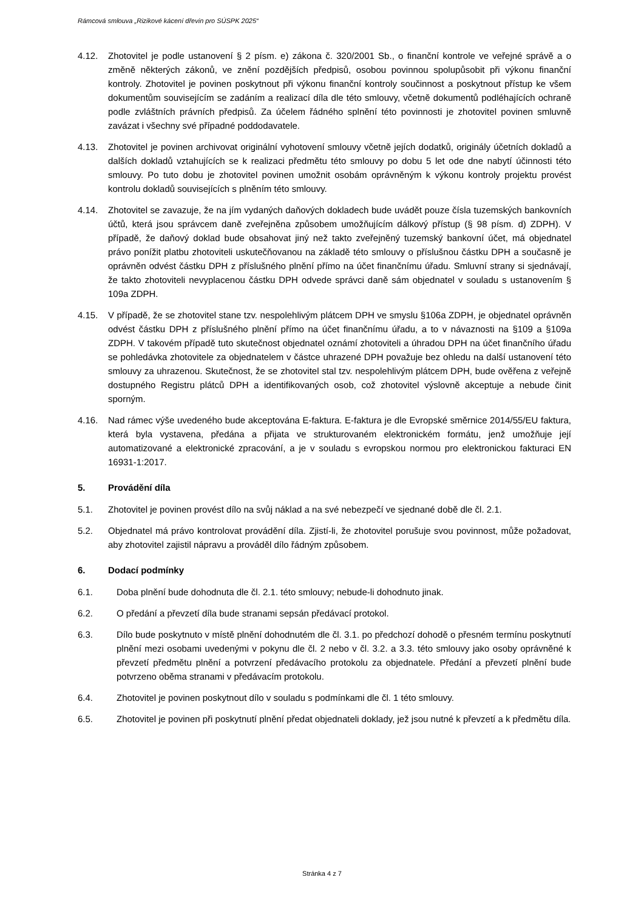Rámcová smlouva „Rizikové kácení dřevin pro SÚSPK 2025“
4.12. Zhotovitel je podle ustanovení § 2 písm. e) zákona č. 320/2001 Sb., o finanční kontrole ve veřejné správě a o změně některých zákonů, ve znění pozdějších předpisů, osobou povinnou spolupůsobit při výkonu finanční kontroly. Zhotovitel je povinen poskytnout při výkonu finanční kontroly součinnost a poskytnout přístup ke všem dokumentům souvisejícím se zadáním a realizací díla dle této smlouvy, včetně dokumentů podléhajících ochraně podle zvláštních právních předpisů. Za účelem řádného splnění této povinnosti je zhotovitel povinen smluvně zavázat i všechny své případné poddodavatele.
4.13. Zhotovitel je povinen archivovat originální vyhotovení smlouvy včetně jejích dodatků, originály účetních dokladů a dalších dokladů vztahujících se k realizaci předmětu této smlouvy po dobu 5 let ode dne nabytí účinnosti této smlouvy. Po tuto dobu je zhotovitel povinen umožnit osobám oprávněným k výkonu kontroly projektu provést kontrolu dokladů souvisejících s plněním této smlouvy.
4.14. Zhotovitel se zavazuje, že na jím vydaných daňových dokladech bude uvádět pouze čísla tuzemských bankovních účtů, která jsou správcem daně zveřejněna způsobem umožňujícím dálkový přístup (§ 98 písm. d) ZDPH). V případě, že daňový doklad bude obsahovat jiný než takto zveřejněný tuzemský bankovní účet, má objednatel právo ponížit platbu zhotoviteli uskutečňovanou na základě této smlouvy o příslušnou částku DPH a současně je oprávněn odvést částku DPH z příslušného plnění přímo na účet finančnímu úřadu. Smluvní strany si sjednávají, že takto zhotoviteli nevyplacenou částku DPH odvede správci daně sám objednatel v souladu s ustanovením § 109a ZDPH.
4.15. V případě, že se zhotovitel stane tzv. nespolehlivým plátcem DPH ve smyslu §106a ZDPH, je objednatel oprávněn odvést částku DPH z příslušného plnění přímo na účet finančnímu úřadu, a to v návaznosti na §109 a §109a ZDPH. V takovém případě tuto skutečnost objednatel oznámí zhotoviteli a úhradou DPH na účet finančního úřadu se pohledávka zhotovitele za objednatelem v částce uhrazené DPH považuje bez ohledu na další ustanovení této smlouvy za uhrazenou. Skutečnost, že se zhotovitel stal tzv. nespolehlivým plátcem DPH, bude ověřena z veřejně dostupného Registru plátců DPH a identifikovaných osob, což zhotovitel výslovně akceptuje a nebude činit sporným.
4.16. Nad rámec výše uvedeného bude akceptována E-faktura. E-faktura je dle Evropské směrnice 2014/55/EU faktura, která byla vystavena, předána a přijata ve strukturovaném elektronickém formátu, jenž umožňuje její automatizované a elektronické zpracování, a je v souladu s evropskou normou pro elektronickou fakturaci EN 16931-1:2017.
5. Provádění díla
5.1. Zhotovitel je povinen provést dílo na svůj náklad a na své nebezpečí ve sjednané době dle čl. 2.1.
5.2. Objednatel má právo kontrolovat provádění díla. Zjistí-li, že zhotovitel porušuje svou povinnost, může požadovat, aby zhotovitel zajistil nápravu a prováděl dílo řádným způsobem.
6. Dodací podmínky
6.1. Doba plnění bude dohodnuta dle čl. 2.1. této smlouvy; nebude-li dohodnuto jinak.
6.2. O předání a převzetí díla bude stranami sepsán předávací protokol.
6.3. Dílo bude poskytnuto v místě plnění dohodnutém dle čl. 3.1. po předchozí dohodě o přesném termínu poskytnutí plnění mezi osobami uvedenými v pokynu dle čl. 2 nebo v čl. 3.2. a 3.3. této smlouvy jako osoby oprávněné k převzetí předmětu plnění a potvrzení předávacího protokolu za objednatele. Předání a převzetí plnění bude potvrzeno oběma stranami v předávacím protokolu.
6.4. Zhotovitel je povinen poskytnout dílo v souladu s podmínkami dle čl. 1 této smlouvy.
6.5. Zhotovitel je povinen při poskytnutí plnění předat objednateli doklady, jež jsou nutné k převzetí a k předmětu díla.
Stránka 4 z 7